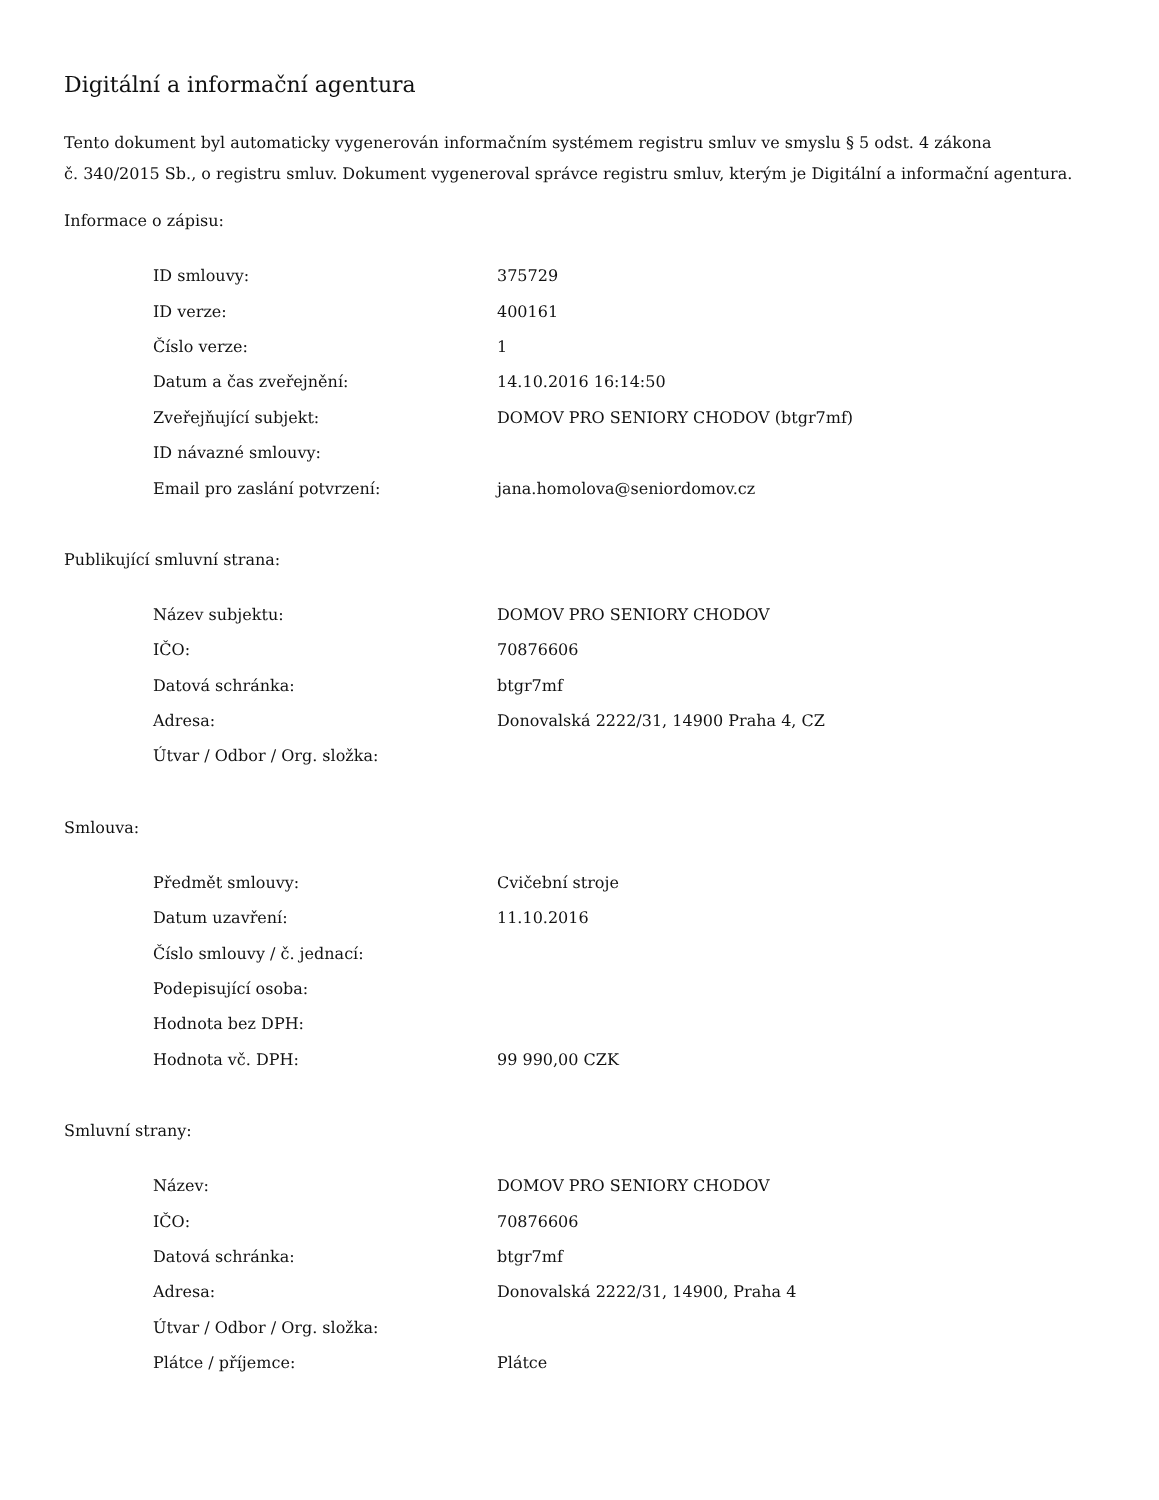Digitální a informační agentura
Tento dokument byl automaticky vygenerován informačním systémem registru smluv ve smyslu § 5 odst. 4 zákona
č. 340/2015 Sb., o registru smluv. Dokument vygeneroval správce registru smluv, kterým je Digitální a informační agentura.
Informace o zápisu:
| ID smlouvy: | 375729 |
| ID verze: | 400161 |
| Číslo verze: | 1 |
| Datum a čas zveřejnění: | 14.10.2016 16:14:50 |
| Zveřejňující subjekt: | DOMOV PRO SENIORY CHODOV (btgr7mf) |
| ID návazné smlouvy: | |
| Email pro zaslání potvrzení: | jana.homolova@seniordomov.cz |
Publikující smluvní strana:
| Název subjektu: | DOMOV PRO SENIORY CHODOV |
| IČO: | 70876606 |
| Datová schránka: | btgr7mf |
| Adresa: | Donovalská 2222/31, 14900 Praha 4, CZ |
| Útvar / Odbor / Org. složka: | |
Smlouva:
| Předmět smlouvy: | Cvičební stroje |
| Datum uzavření: | 11.10.2016 |
| Číslo smlouvy / č. jednací: | |
| Podepisující osoba: | |
| Hodnota bez DPH: | |
| Hodnota vč. DPH: | 99 990,00 CZK |
Smluvní strany:
| Název: | DOMOV PRO SENIORY CHODOV |
| IČO: | 70876606 |
| Datová schránka: | btgr7mf |
| Adresa: | Donovalská 2222/31, 14900, Praha 4 |
| Útvar / Odbor / Org. složka: | |
| Plátce / příjemce: | Plátce |